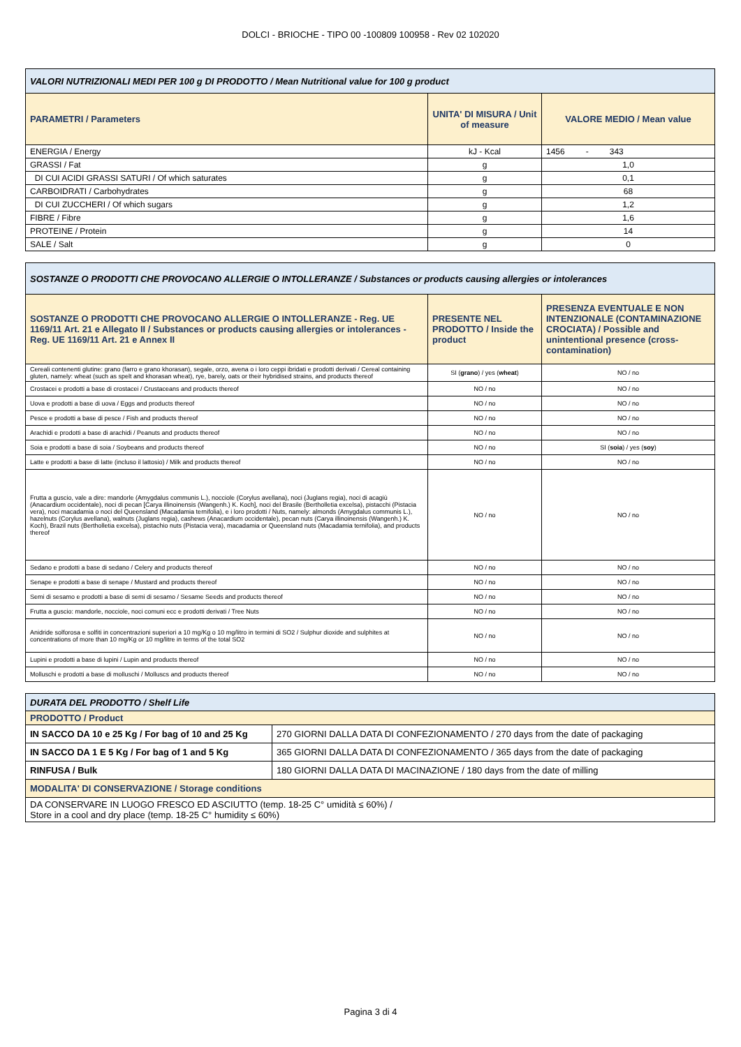DOLCI - BRIOCHE - TIPO 00 -100809 100958 - Rev 02 102020
| VALORI NUTRIZIONALI MEDI PER 100 g DI PRODOTTO / Mean Nutritional value for 100 g product | | |
| PARAMETRI / Parameters | UNITA' DI MISURA / Unit of measure | VALORE MEDIO / Mean value |
| ENERGIA / Energy | kJ - Kcal | 1456 - 343 |
| GRASSI / Fat | g | 1,0 |
| DI CUI ACIDI GRASSI SATURI / Of which saturates | g | 0,1 |
| CARBOIDRATI / Carbohydrates | g | 68 |
| DI CUI ZUCCHERI / Of which sugars | g | 1,2 |
| FIBRE / Fibre | g | 1,6 |
| PROTEINE / Protein | g | 14 |
| SALE / Salt | g | 0 |
| SOSTANZE O PRODOTTI CHE PROVOCANO ALLERGIE O INTOLLERANZE / Substances or products causing allergies or intolerances | | |
| SOSTANZE O PRODOTTI CHE PROVOCANO ALLERGIE O INTOLLERANZE - Reg. UE 1169/11 Art. 21 e Allegato II / Substances or products causing allergies or intolerances - Reg. UE 1169/11 Art. 21 e Annex II | PRESENTE NEL PRODOTTO / Inside the product | PRESENZA EVENTUALE E NON INTENZIONALE (CONTAMINAZIONE CROCIATA) / Possible and unintentional presence (cross-contamination) |
| Cereali contenenti glutine: grano (farro e grano khorasan), segale, orzo, avena o i loro ceppi ibridati e prodotti derivati / Cereal containing gluten, namely: wheat (such as spelt and khorasan wheat), rye, barely, oats or their hybridised strains, and products thereof | SI ( grano ) / yes ( wheat ) | NO / no |
| Crostacei e prodotti a base di crostacei / Crustaceans and products thereof | NO / no | NO / no |
| Uova e prodotti a base di uova / Eggs and products thereof | NO / no | NO / no |
| Pesce e prodotti a base di pesce / Fish and products thereof | NO / no | NO / no |
| Arachidi e prodotti a base di arachidi / Peanuts and products thereof | NO / no | NO / no |
| Soia e prodotti a base di soia / Soybeans and products thereof | NO / no | SI ( soia ) / yes ( soy ) |
| Latte e prodotti a base di latte (incluso il lattosio) / Milk and products thereof | NO / no | NO / no |
| Frutta a guscio, vale a dire: mandorle (Amygdalus communis L.), nocciole (Corylus avellana), noci (Juglans regia), noci di acagiù (Anacardium occidentale), noci di pecan [Carya illinoinensis (Wangenh.) K. Koch], noci del Brasile (Bertholletia excelsa), pistacchi (Pistacia vera), noci macadamia o noci del Queensland (Macadamia ternifolia), e i loro prodotti / Nuts, namely: almonds (Amygdalus communis L.), hazelnuts (Corylus avellana), walnuts (Juglans regia), cashews (Anacardium occidentale), pecan nuts (Carya illinoinensis (Wangenh.) K. Koch), Brazil nuts (Bertholletia excelsa), pistachio nuts (Pistacia vera), macadamia or Queensland nuts (Macadamia ternifolia), and products thereof | NO / no | NO / no |
| Sedano e prodotti a base di sedano / Celery and products thereof | NO / no | NO / no |
| Senape e prodotti a base di senape / Mustard and products thereof | NO / no | NO / no |
| Semi di sesamo e prodotti a base di semi di sesamo / Sesame Seeds and products thereof | NO / no | NO / no |
| Frutta a guscio: mandorle, nocciole, noci comuni ecc e prodotti derivati / Tree Nuts | NO / no | NO / no |
| Anidride solforosa e solfiti in concentrazioni superiori a 10 mg/Kg o 10 mg/litro in termini di SO2 / Sulphur dioxide and sulphites at concentrations of more than 10 mg/Kg or 10 mg/litre in terms of the total SO2 | NO / no | NO / no |
| Lupini e prodotti a base di lupini / Lupin and products thereof | NO / no | NO / no |
| Molluschi e prodotti a base di molluschi / Molluscs and products thereof | NO / no | NO / no |
| DURATA DEL PRODOTTO / Shelf Life | |
| PRODOTTO / Product | |
| IN SACCO DA 10 e 25 Kg / For bag of 10 and 25 Kg | 270 GIORNI DALLA DATA DI CONFEZIONAMENTO / 270 days from the date of packaging |
| IN SACCO DA 1 E 5 Kg / For bag of 1 and 5 Kg | 365 GIORNI DALLA DATA DI CONFEZIONAMENTO / 365 days from the date of packaging |
| RINFUSA / Bulk | 180 GIORNI DALLA DATA DI MACINAZIONE / 180 days from the date of milling |
| MODALITA' DI CONSERVAZIONE / Storage conditions | |
| DA CONSERVARE IN LUOGO FRESCO ED ASCIUTTO (temp. 18-25 C° umidità ≤ 60%) / Store in a cool and dry place (temp. 18-25 C° humidity ≤ 60%) | |
Pagina 3 di 4